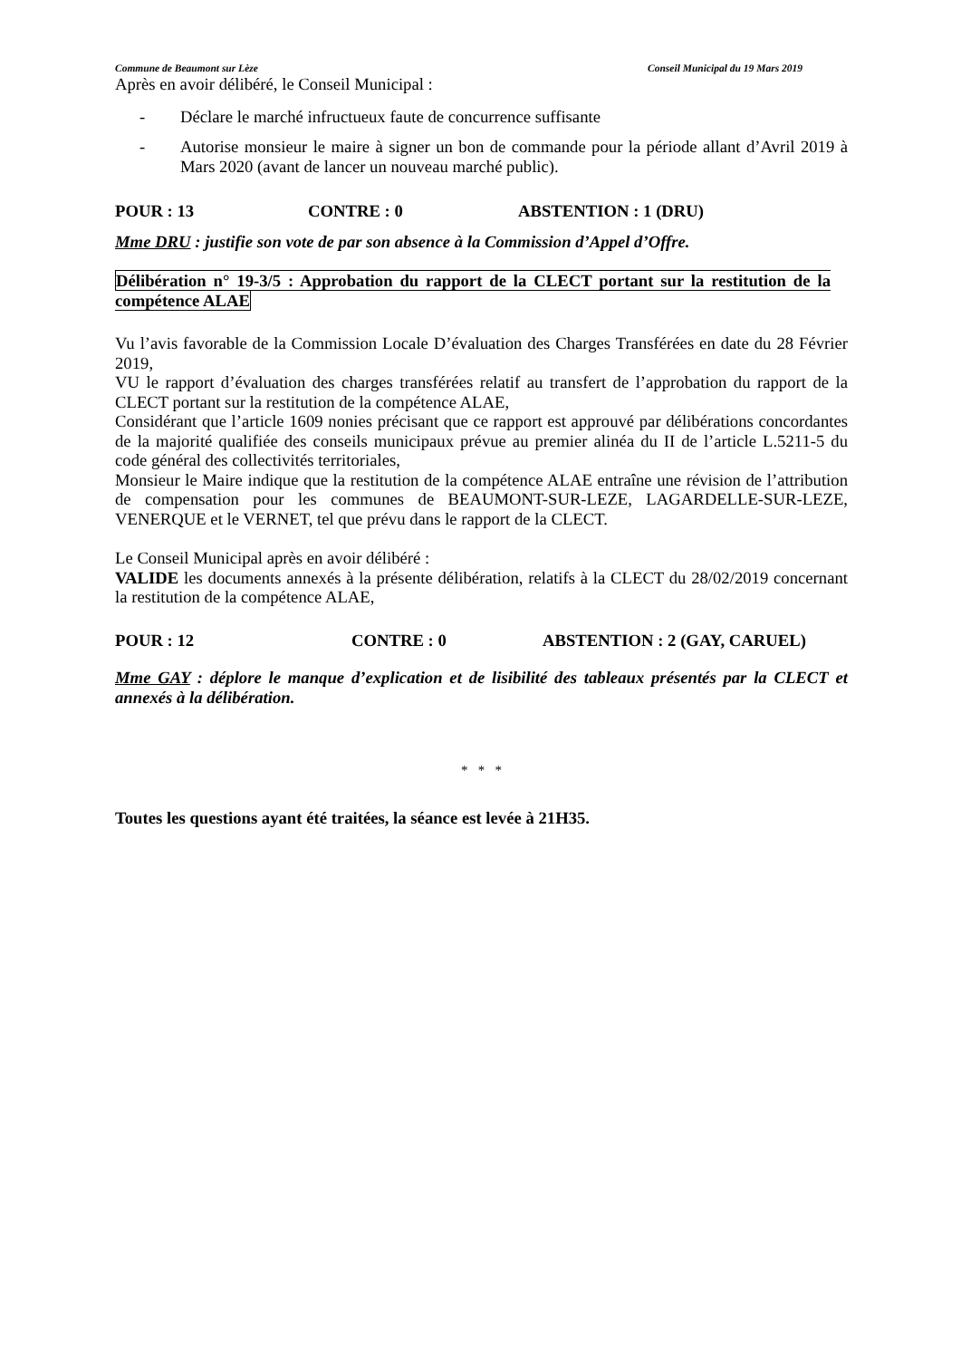Commune de Beaumont sur Lèze Conseil Municipal du 19 Mars 2019
Après en avoir délibéré, le Conseil Municipal :
- Déclare le marché infructueux faute de concurrence suffisante
- Autorise monsieur le maire à signer un bon de commande pour la période allant d’Avril 2019 à Mars 2020 (avant de lancer un nouveau marché public).
POUR : 13 CONTRE : 0 ABSTENTION : 1 (DRU)
Mme DRU : justifie son vote de par son absence à la Commission d’Appel d’Offre.
Délibération n° 19-3/5 : Approbation du rapport de la CLECT portant sur la restitution de la compétence ALAE
Vu l’avis favorable de la Commission Locale D’évaluation des Charges Transférées en date du 28 Février 2019,
VU le rapport d’évaluation des charges transférées relatif au transfert de l’approbation du rapport de la CLECT portant sur la restitution de la compétence ALAE,
Considérant que l’article 1609 nonies précisant que ce rapport est approuvé par délibérations concordantes de la majorité qualifiée des conseils municipaux prévue au premier alinéa du II de l’article L.5211-5 du code général des collectivités territoriales,
Monsieur le Maire indique que la restitution de la compétence ALAE entraîne une révision de l’attribution de compensation pour les communes de BEAUMONT-SUR-LEZE, LAGARDELLE-SUR-LEZE, VENERQUE et le VERNET, tel que prévu dans le rapport de la CLECT.
Le Conseil Municipal après en avoir délibéré :
VALIDE les documents annexés à la présente délibération, relatifs à la CLECT du 28/02/2019 concernant la restitution de la compétence ALAE,
POUR : 12 CONTRE : 0 ABSTENTION : 2 (GAY, CARUEL)
Mme GAY : déplore le manque d’explication et de lisibilité des tableaux présentés par la CLECT et annexés à la délibération.
* * *
Toutes les questions ayant été traitées, la séance est levée à 21H35.